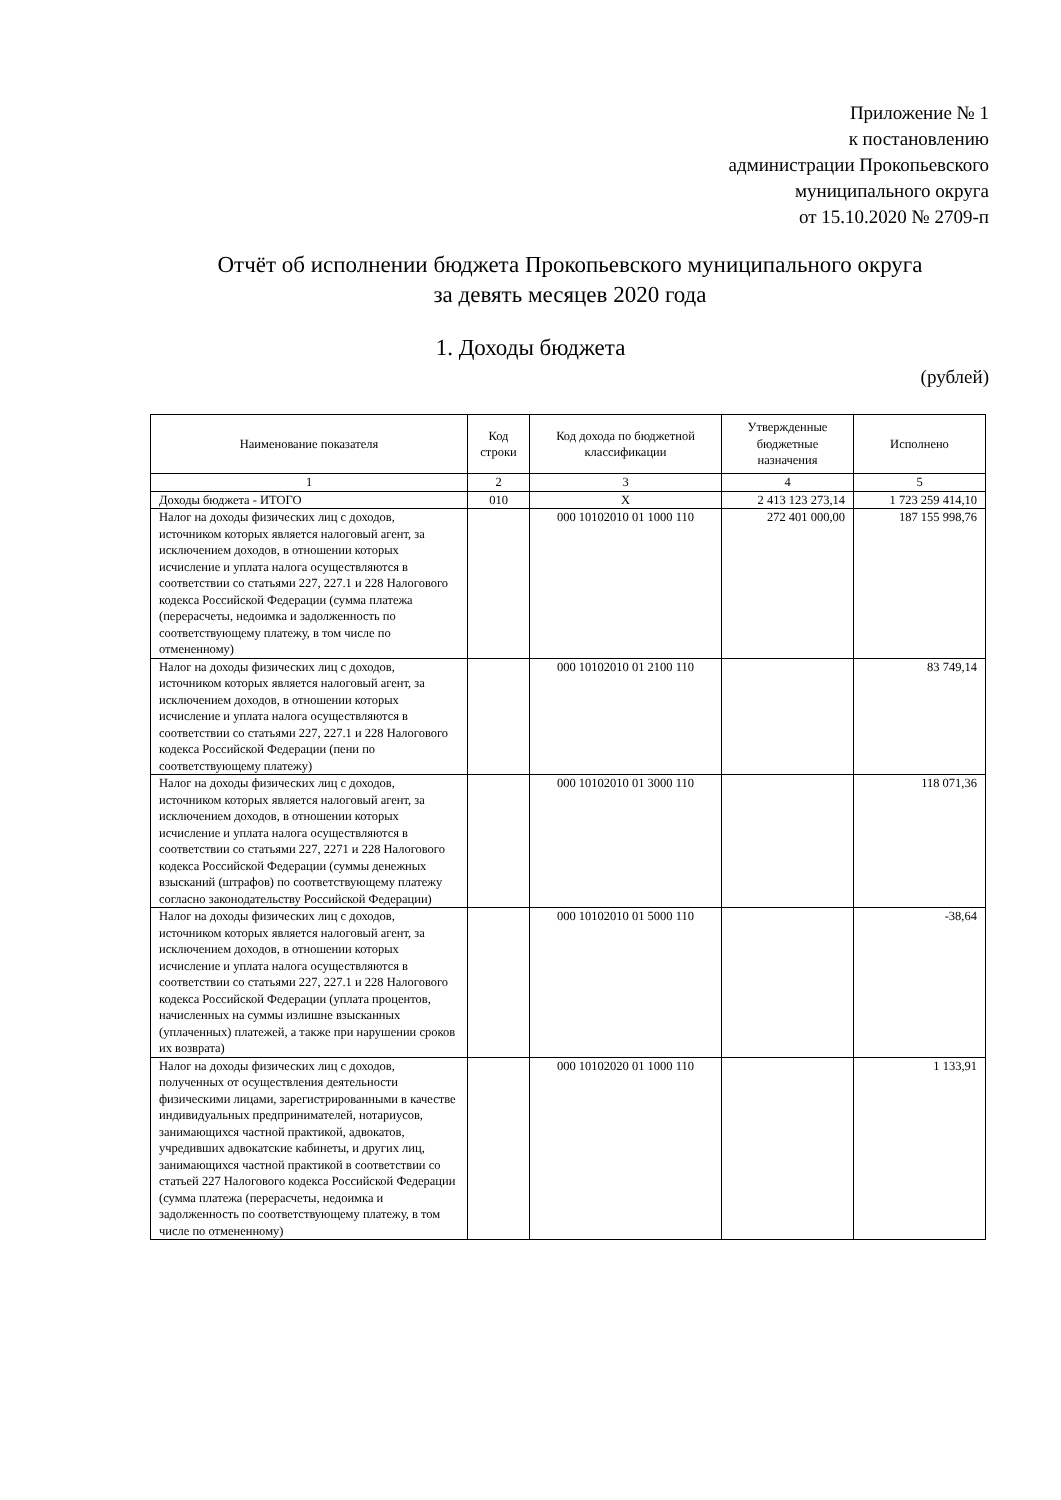Приложение № 1
к постановлению
администрации Прокопьевского
муниципального округа
от 15.10.2020 № 2709-п
Отчёт об исполнении бюджета Прокопьевского муниципального округа
за девять месяцев 2020 года
1. Доходы бюджета
(рублей)
| Наименование показателя | Код строки | Код дохода по бюджетной классификации | Утвержденные бюджетные назначения | Исполнено |
| --- | --- | --- | --- | --- |
| 1 | 2 | 3 | 4 | 5 |
| Доходы бюджета - ИТОГО | 010 | X | 2 413 123 273,14 | 1 723 259 414,10 |
| Налог на доходы физических лиц с доходов, источником которых является налоговый агент, за исключением доходов, в отношении которых исчисление и уплата налога осуществляются в соответствии со статьями 227, 227.1 и 228 Налогового кодекса Российской Федерации (сумма платежа (перерасчеты, недоимка и задолженность по соответствующему платежу, в том числе по отмененному) | | 000 10102010 01 1000 110 | 272 401 000,00 | 187 155 998,76 |
| Налог на доходы физических лиц с доходов, источником которых является налоговый агент, за исключением доходов, в отношении которых исчисление и уплата налога осуществляются в соответствии со статьями 227, 227.1 и 228 Налогового кодекса Российской Федерации (пени по соответствующему платежу) | | 000 10102010 01 2100 110 | | 83 749,14 |
| Налог на доходы физических лиц с доходов, источником которых является налоговый агент, за исключением доходов, в отношении которых исчисление и уплата налога осуществляются в соответствии со статьями 227, 2271 и 228 Налогового кодекса Российской Федерации (суммы денежных взысканий (штрафов) по соответствующему платежу согласно законодательству Российской Федерации) | | 000 10102010 01 3000 110 | | 118 071,36 |
| Налог на доходы физических лиц с доходов, источником которых является налоговый агент, за исключением доходов, в отношении которых исчисление и уплата налога осуществляются в соответствии со статьями 227, 227.1 и 228 Налогового кодекса Российской Федерации (уплата процентов, начисленных на суммы излишне взысканных (уплаченных) платежей, а также при нарушении сроков их возврата) | | 000 10102010 01 5000 110 | | -38,64 |
| Налог на доходы физических лиц с доходов, полученных от осуществления деятельности физическими лицами, зарегистрированными в качестве индивидуальных предпринимателей, нотариусов, занимающихся частной практикой, адвокатов, учредивших адвокатские кабинеты, и других лиц, занимающихся частной практикой в соответствии со статьей 227 Налогового кодекса Российской Федерации (сумма платежа (перерасчеты, недоимка и задолженность по соответствующему платежу, в том числе по отмененному) | | 000 10102020 01 1000 110 | | 1 133,91 |